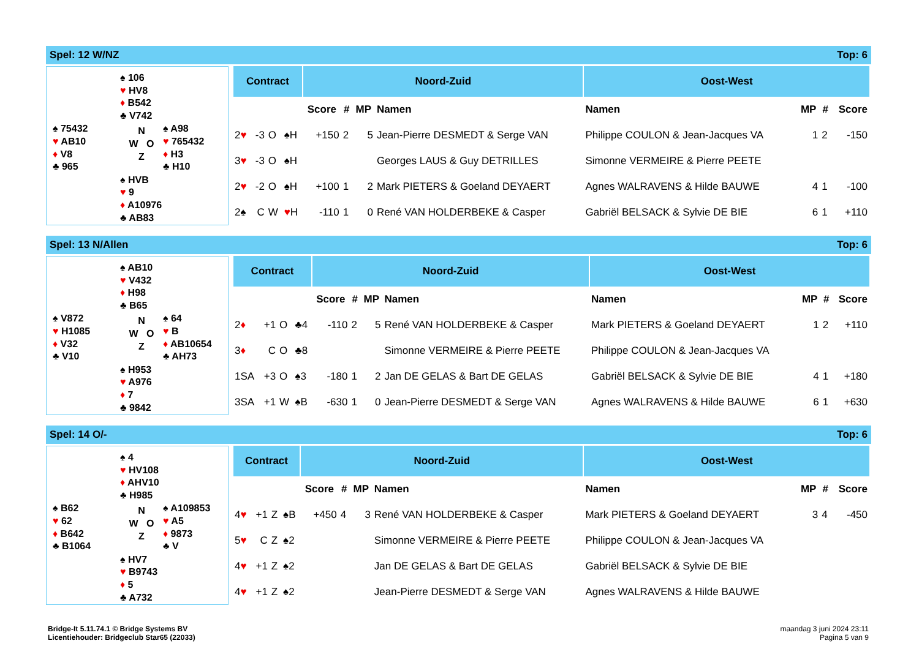Spel: 12 W/NZ Top: 6
♠ 106
♥ HV8
♦ B542
♣ V742
♠ 75432
♥ AB10
♦ V8
♣ 965
N
W O
Z
♠ A98
♥ 765432
♦ H3
♣ H10
♠ HVB
♥ 9
♦ A10976
♣ AB83
| Contract | | | | Noord-Zuid | | | | Oost-West | | | |
| --- | --- | --- | --- | --- | --- | --- | --- | --- | --- | --- | --- |
| | | | | Score | # | MP | Namen | Namen | MP | # | Score |
| 2 ♥ | -3 | O | ♠H | +150 | 2 | 5 | Jean-Pierre DESMEDT & Serge VAN | Philippe COULON & Jean-Jacques VA | 1 | 2 | -150 |
| 3 ♥ | -3 | O | ♠H | | | | Georges LAUS & Guy DETRILLES | Simonne VERMEIRE & Pierre PEETE | | | |
| 2 ♥ | -2 | O | ♠H | +100 | 1 | 2 | Mark PIETERS & Goeland DEYAERT | Agnes WALRAVENS & Hilde BAUWE | 4 | 1 | -100 |
| 2♠ | C | W | ♥ H | -110 | 1 | 0 | René VAN HOLDERBEKE & Casper | Gabriël BELSACK & Sylvie DE BIE | 6 | 1 | +110 |
Spel: 13 N/Allen Top: 6
♠ AB10
♥ V432
♦ H98
♣ B65
♠ V872
♥ H1085
♦ V32
♣ V10
N
W O
Z
♠ 64
♥ B
♦ AB10654
♣ AH73
♠ H953
♥ A976
♦ 7
♣ 9842
| Contract | | | | Noord-Zuid | | | | Oost-West | | | |
| --- | --- | --- | --- | --- | --- | --- | --- | --- | --- | --- | --- |
| | | | | Score | # | MP | Namen | Namen | MP | # | Score |
| 2 ♦ | +1 | O | ♣4 | -110 | 2 | 5 | René VAN HOLDERBEKE & Casper | Mark PIETERS & Goeland DEYAERT | 1 | 2 | +110 |
| 3 ♦ | C | O | ♣8 | | | | Simonne VERMEIRE & Pierre PEETE | Philippe COULON & Jean-Jacques VA | | | |
| 1SA | +3 | O | ♠3 | -180 | 1 | 2 | Jan DE GELAS & Bart DE GELAS | Gabriël BELSACK & Sylvie DE BIE | 4 | 1 | +180 |
| 3SA | +1 | W | ♠B | -630 | 1 | 0 | Jean-Pierre DESMEDT & Serge VAN | Agnes WALRAVENS & Hilde BAUWE | 6 | 1 | +630 |
Spel: 14 O/- Top: 6
♠ 4
♥ HV108
♦ AHV10
♣ H985
♠ B62
♥ 62
♦ B642
♣ B1064
N
W O
Z
♠ A109853
♥ A5
♦ 9873
♣ V
♠ HV7
♥ B9743
♦ 5
♣ A732
| Contract | | | | Noord-Zuid | | | | Oost-West | | | |
| --- | --- | --- | --- | --- | --- | --- | --- | --- | --- | --- | --- |
| | | | | Score | # | MP | Namen | Namen | MP | # | Score |
| 4 ♥ | +1 | Z | ♠B | +450 | 4 | 3 | René VAN HOLDERBEKE & Casper | Mark PIETERS & Goeland DEYAERT | 3 | 4 | -450 |
| 5 ♥ | C | Z | ♠2 | | | | Simonne VERMEIRE & Pierre PEETE | Philippe COULON & Jean-Jacques VA | | | |
| 4 ♥ | +1 | Z | ♠2 | | | | Jan DE GELAS & Bart DE GELAS | Gabriël BELSACK & Sylvie DE BIE | | | |
| 4 ♥ | +1 | Z | ♠2 | | | | Jean-Pierre DESMEDT & Serge VAN | Agnes WALRAVENS & Hilde BAUWE | | | |
Bridge-It 5.11.74.1 © Bridge Systems BV
Licentiehouder: Bridgeclub Star65 (22033)
maandag 3 juni 2024 23:11
Pagina 5 van 9